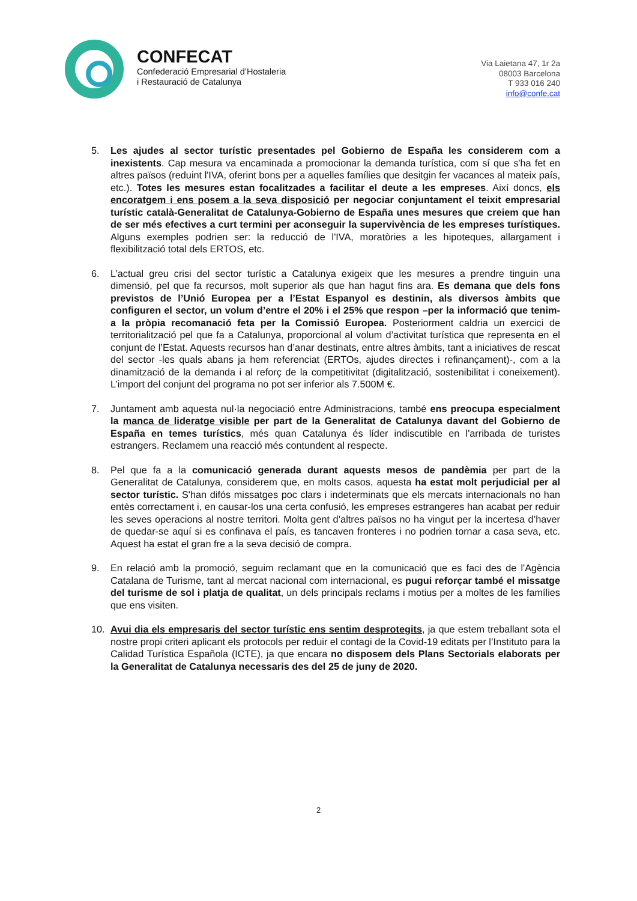CONFECAT
Confederació Empresarial d’Hostaleria
i Restauració de Catalunya
Via Laietana 47, 1r 2a
08003 Barcelona
T 933 016 240
info@confe.cat
5. Les ajudes al sector turístic presentades pel Gobierno de España les considerem com a inexistents. Cap mesura va encaminada a promocionar la demanda turística, com sí que s'ha fet en altres països (reduint l'IVA, oferint bons per a aquelles famílies que desitgin fer vacances al mateix país, etc.). Totes les mesures estan focalitzades a facilitar el deute a les empreses. Així doncs, els encoratgem i ens posem a la seva disposició per negociar conjuntament el teixit empresarial turístic català-Generalitat de Catalunya-Gobierno de España unes mesures que creiem que han de ser més efectives a curt termini per aconseguir la supervivència de les empreses turístiques. Alguns exemples podrien ser: la reducció de l'IVA, moratòries a les hipoteques, allargament i flexibilització total dels ERTOS, etc.
6. L’actual greu crisi del sector turístic a Catalunya exigeix que les mesures a prendre tinguin una dimensió, pel que fa recursos, molt superior als que han hagut fins ara. Es demana que dels fons previstos de l’Unió Europea per a l’Estat Espanyol es destinin, als diversos àmbits que configuren el sector, un volum d’entre el 20% i el 25% que respon –per la informació que tenim- a la pròpia recomanació feta per la Comissió Europea. Posteriorment caldria un exercici de territorialització pel que fa a Catalunya, proporcional al volum d’activitat turística que representa en el conjunt de l’Estat. Aquests recursos han d’anar destinats, entre altres àmbits, tant a iniciatives de rescat del sector -les quals abans ja hem referenciat (ERTOs, ajudes directes i refinançament)-, com a la dinamització de la demanda i al reforç de la competitivitat (digitalització, sostenibilitat i coneixement). L’import del conjunt del programa no pot ser inferior als 7.500M €.
7. Juntament amb aquesta nul·la negociació entre Administracions, també ens preocupa especialment la manca de lideratge visible per part de la Generalitat de Catalunya davant del Gobierno de España en temes turístics, més quan Catalunya és líder indiscutible en l'arribada de turistes estrangers. Reclamem una reacció més contundent al respecte.
8. Pel que fa a la comunicació generada durant aquests mesos de pandèmia per part de la Generalitat de Catalunya, considerem que, en molts casos, aquesta ha estat molt perjudicial per al sector turístic. S'han difós missatges poc clars i indeterminats que els mercats internacionals no han entès correctament i, en causar-los una certa confusió, les empreses estrangeres han acabat per reduir les seves operacions al nostre territori. Molta gent d’altres països no ha vingut per la incertesa d’haver de quedar-se aquí si es confinava el país, es tancaven fronteres i no podrien tornar a casa seva, etc. Aquest ha estat el gran fre a la seva decisió de compra.
9. En relació amb la promoció, seguim reclamant que en la comunicació que es faci des de l'Agència Catalana de Turisme, tant al mercat nacional com internacional, es pugui reforçar també el missatge del turisme de sol i platja de qualitat, un dels principals reclams i motius per a moltes de les famílies que ens visiten.
10. Avui dia els empresaris del sector turístic ens sentim desprotegits, ja que estem treballant sota el nostre propi criteri aplicant els protocols per reduir el contagi de la Covid-19 editats per l’Instituto para la Calidad Turística Española (ICTE), ja que encara no disposem dels Plans Sectorials elaborats per la Generalitat de Catalunya necessaris des del 25 de juny de 2020.
2